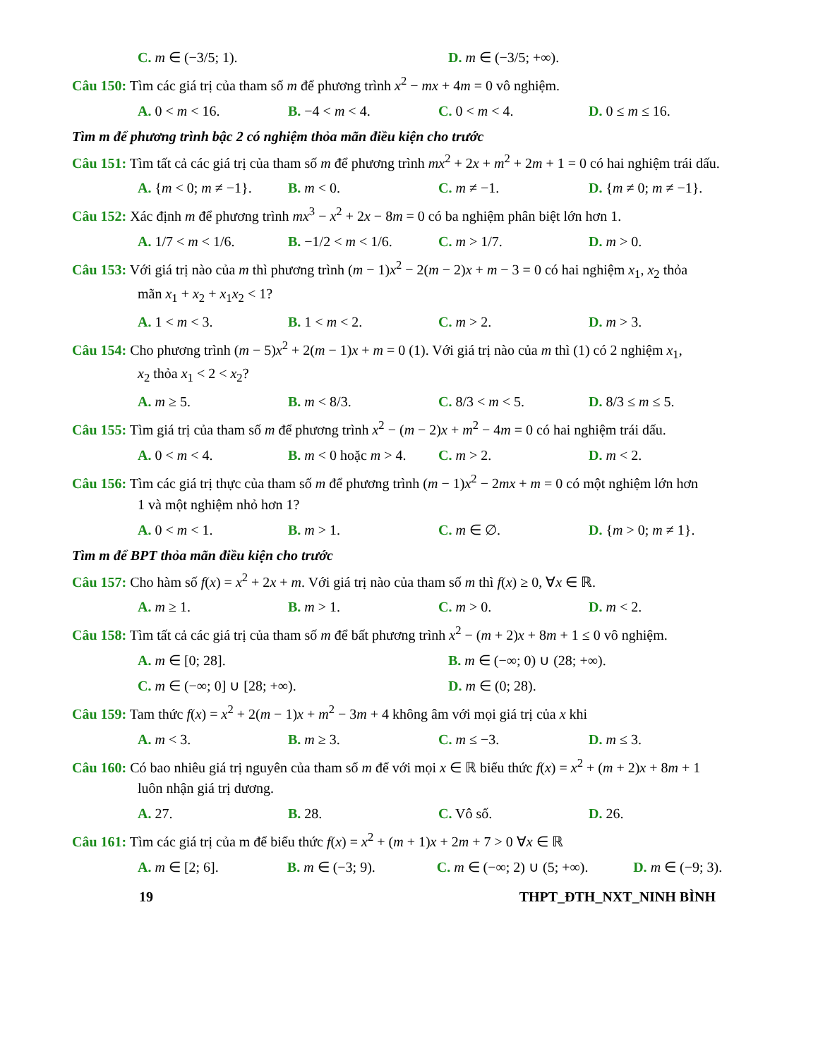C. m ∈ (−3/5; 1). D. m ∈ (−3/5; +∞).
Câu 150: Tìm các giá trị của tham số m để phương trình x<sup>2</sup> − mx + 4m = 0 vô nghiệm.
A. 0 < m < 16. B. −4 < m < 4. C. 0 < m < 4. D. 0 ≤ m ≤ 16.
Tìm m để phương trình bậc 2 có nghiệm thỏa mãn điều kiện cho trước
Câu 151: Tìm tất cả các giá trị của tham số m để phương trình mx<sup>2</sup> + 2x + m<sup>2</sup> + 2m + 1 = 0 có hai nghiệm trái dấu.
A. {m < 0; m ≠ −1}.
B. m < 0. C. m ≠ −1. D. {m ≠ 0; m ≠ −1}.
Câu 152: Xác định m để phương trình mx<sup>3</sup> − x<sup>2</sup> + 2x − 8m = 0 có ba nghiệm phân biệt lớn hơn 1.
A. 1/7 < m < 1/6. B. −1/2 < m < 1/6.
C. m > 1/7. D. m > 0.
Câu 153: Với giá trị nào của m thì phương trình (m − 1)x<sup>2</sup> − 2(m − 2)x + m − 3 = 0 có hai nghiệm x<sub>1</sub>, x<sub>2</sub> thỏa
mãn x<sub>1</sub> + x<sub>2</sub> + x<sub>1</sub>x<sub>2</sub> < 1?
A. 1 < m < 3. B. 1 < m < 2. C. m > 2. D. m > 3.
Câu 154: Cho phương trình (m − 5)x<sup>2</sup> + 2(m − 1)x + m = 0 (1). Với giá trị nào của m thì (1) có 2 nghiệm x<sub>1</sub>,
x<sub>2</sub> thỏa x<sub>1</sub> < 2 < x<sub>2</sub>?
A. m ≥ 5. B. m < 8/3. C. 8/3 < m < 5. D. 8/3 ≤ m ≤ 5.
Câu 155: Tìm giá trị của tham số m để phương trình x<sup>2</sup> − (m − 2)x + m<sup>2</sup> − 4m = 0 có hai nghiệm trái dấu.
A. 0 < m < 4. B. m < 0 hoặc m > 4.
C. m > 2. D. m < 2.
Câu 156: Tìm các giá trị thực của tham số m để phương trình (m − 1)x<sup>2</sup> − 2mx + m = 0 có một nghiệm lớn hơn
1 và một nghiệm nhỏ hơn 1?
A. 0 < m < 1. B. m > 1. C. m ∈ ∅. D. {m > 0; m ≠ 1}.
Tìm m để BPT thỏa mãn điều kiện cho trước
Câu 157: Cho hàm số f(x) = x<sup>2</sup> + 2x + m. Với giá trị nào của tham số m thì f(x) ≥ 0, ∀x ∈ ℝ.
A. m ≥ 1. B. m > 1. C. m > 0. D. m < 2.
Câu 158: Tìm tất cả các giá trị của tham số m để bất phương trình x<sup>2</sup> − (m + 2)x + 8m + 1 ≤ 0 vô nghiệm.
A. m ∈ [0; 28]. B. m ∈ (−∞; 0) ∪ (28; +∞).
C. m ∈ (−∞; 0] ∪ [28; +∞). D. m ∈ (0; 28).
Câu 159: Tam thức f(x) = x<sup>2</sup> + 2(m − 1)x + m<sup>2</sup> − 3m + 4 không âm với mọi giá trị của x khi
A. m < 3. B. m ≥ 3. C. m ≤ −3. D. m ≤ 3.
Câu 160: Có bao nhiêu giá trị nguyên của tham số m để với mọi x ∈ ℝ biểu thức f(x) = x<sup>2</sup> + (m + 2)x + 8m + 1
luôn nhận giá trị dương.
A. 27. B. 28. C. Vô số. D. 26.
Câu 161: Tìm các giá trị của m để biểu thức f(x) = x<sup>2</sup> + (m + 1)x + 2m + 7 > 0 ∀x ∈ ℝ
A. m ∈ [2; 6]. B. m ∈ (−3; 9). C. m ∈ (−∞; 2) ∪ (5; +∞).
D. m ∈ (−9; 3).
19 THPT_ĐTH_NXT_NINH BÌNH